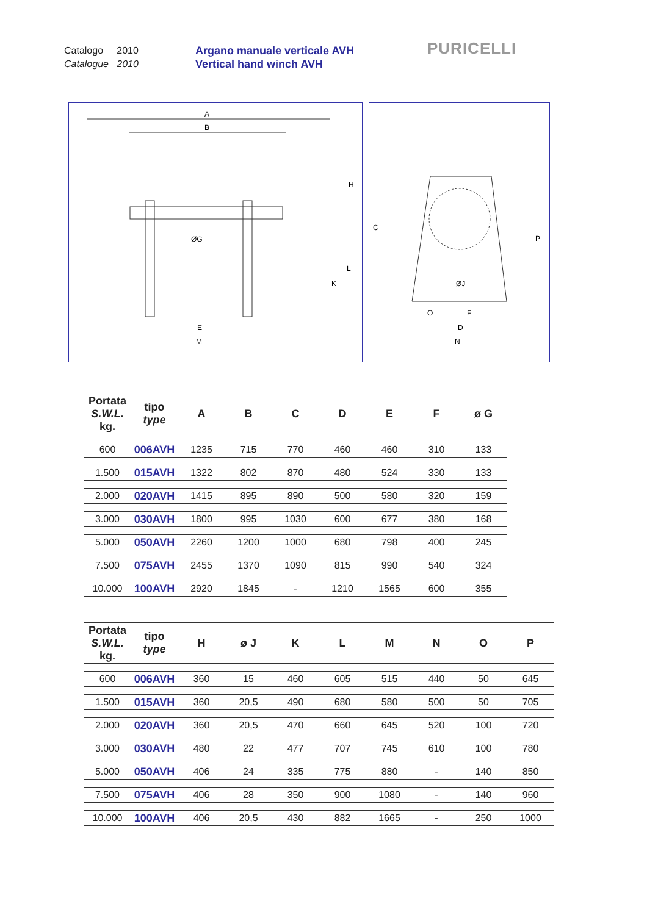Catalogo 2010
Catalogue 2010
Argano manuale verticale AVH
Vertical hand winch AVH
PURICELLI
A
B
ØG
H
K
L
E
M
C
P
ØJ
O
F
D
N
| Portata S.W.L. kg. | tipo type | A | B | C | D | E | F | ø G |
| --- | --- | --- | --- | --- | --- | --- | --- | --- |
| 600 | 006AVH | 1235 | 715 | 770 | 460 | 460 | 310 | 133 |
| 1.500 | 015AVH | 1322 | 802 | 870 | 480 | 524 | 330 | 133 |
| 2.000 | 020AVH | 1415 | 895 | 890 | 500 | 580 | 320 | 159 |
| 3.000 | 030AVH | 1800 | 995 | 1030 | 600 | 677 | 380 | 168 |
| 5.000 | 050AVH | 2260 | 1200 | 1000 | 680 | 798 | 400 | 245 |
| 7.500 | 075AVH | 2455 | 1370 | 1090 | 815 | 990 | 540 | 324 |
| 10.000 | 100AVH | 2920 | 1845 | - | 1210 | 1565 | 600 | 355 |
| Portata S.W.L. kg. | tipo type | H | ø J | K | L | M | N | O | P |
| --- | --- | --- | --- | --- | --- | --- | --- | --- | --- |
| 600 | 006AVH | 360 | 15 | 460 | 605 | 515 | 440 | 50 | 645 |
| 1.500 | 015AVH | 360 | 20,5 | 490 | 680 | 580 | 500 | 50 | 705 |
| 2.000 | 020AVH | 360 | 20,5 | 470 | 660 | 645 | 520 | 100 | 720 |
| 3.000 | 030AVH | 480 | 22 | 477 | 707 | 745 | 610 | 100 | 780 |
| 5.000 | 050AVH | 406 | 24 | 335 | 775 | 880 | - | 140 | 850 |
| 7.500 | 075AVH | 406 | 28 | 350 | 900 | 1080 | - | 140 | 960 |
| 10.000 | 100AVH | 406 | 20,5 | 430 | 882 | 1665 | - | 250 | 1000 |